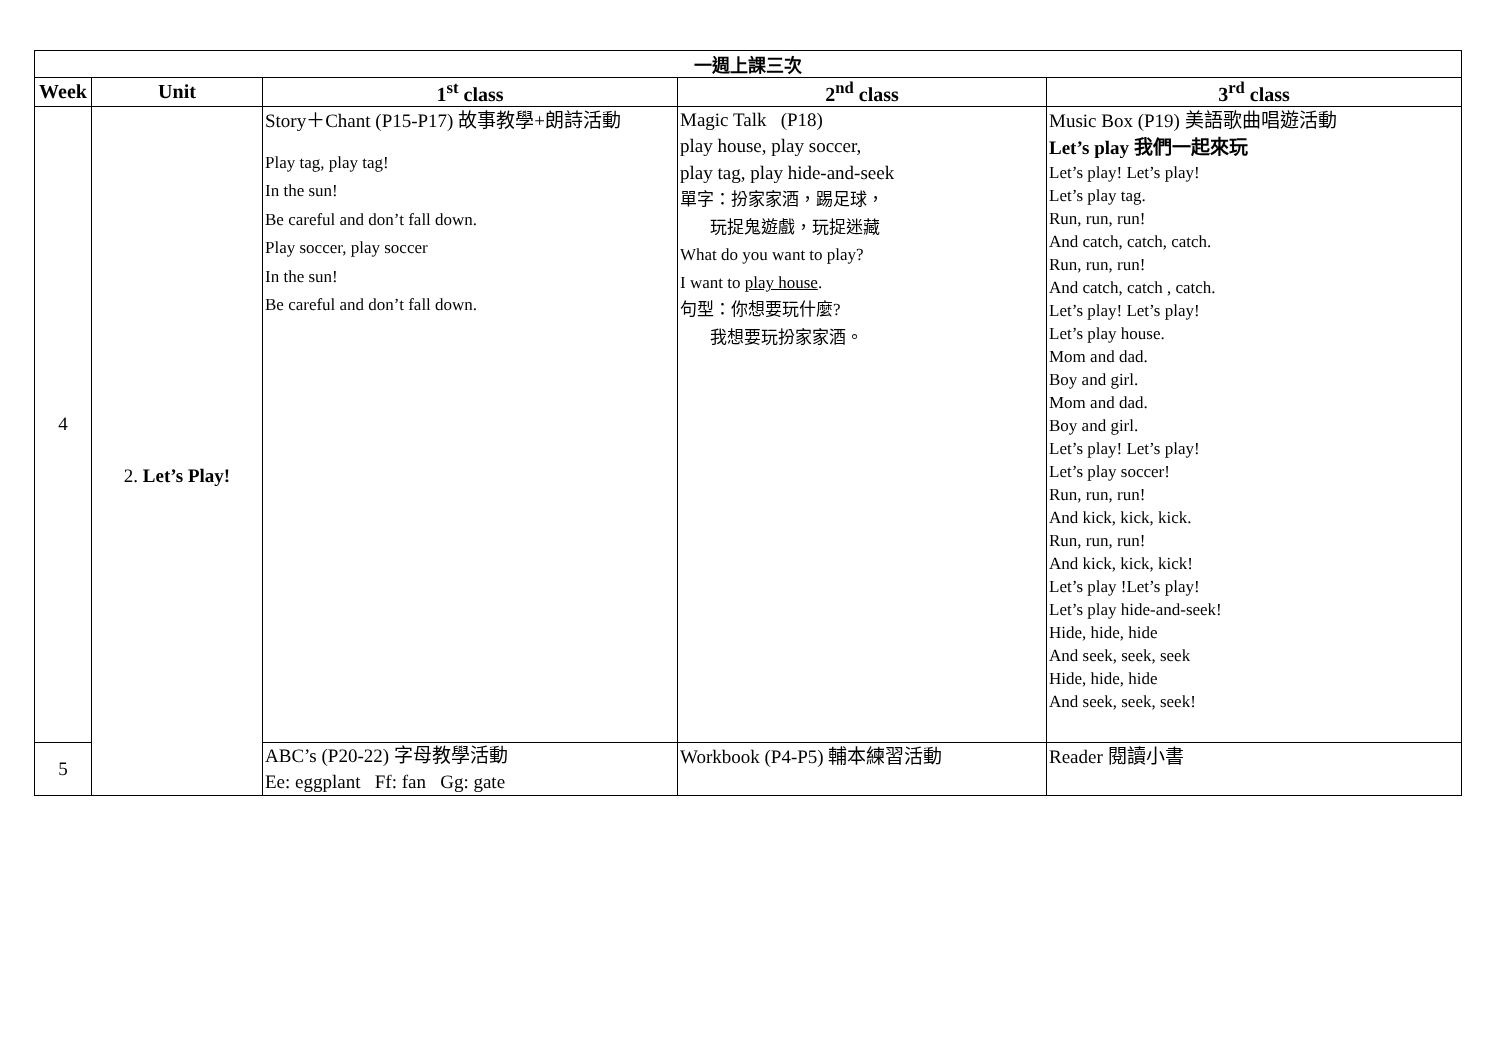| 一週上課三次 | | | | |
| --- | --- | --- | --- | --- |
| Week | Unit | 1<sup>st</sup> class | 2<sup>nd</sup> class | 3<sup>rd</sup> class |
| 4 | 2. Let’s Play! | Story＋Chant (P15-P17) 故事教學+朗詩活動 Play tag, play tag! In the sun! Be careful and don’t fall down. Play soccer, play soccer In the sun! Be careful and don’t fall down. | Magic Talk (P18) play house, play soccer, play tag, play hide-and-seek 單字：扮家家酒，踢足球， 玩捉鬼遊戲，玩捉迷藏 What do you want to play? I want to play house . 句型：你想要玩什麼? 我想要玩扮家家酒。 | Music Box (P19) 美語歌曲唱遊活動 Let’s play 我們一起來玩 Let’s play! Let’s play! Let’s play tag. Run, run, run! And catch, catch, catch. Run, run, run! And catch, catch , catch. Let’s play! Let’s play! Let’s play house. Mom and dad. Boy and girl. Mom and dad. Boy and girl. Let’s play! Let’s play! Let’s play soccer! Run, run, run! And kick, kick, kick. Run, run, run! And kick, kick, kick! Let’s play !Let’s play! Let’s play hide-and-seek! Hide, hide, hide And seek, seek, seek Hide, hide, hide And seek, seek, seek! |
| 5 | | ABC’s (P20-22) 字母教學活動 Ee: eggplant Ff: fan Gg: gate | Workbook (P4-P5) 輔本練習活動 | Reader 閱讀小書 |